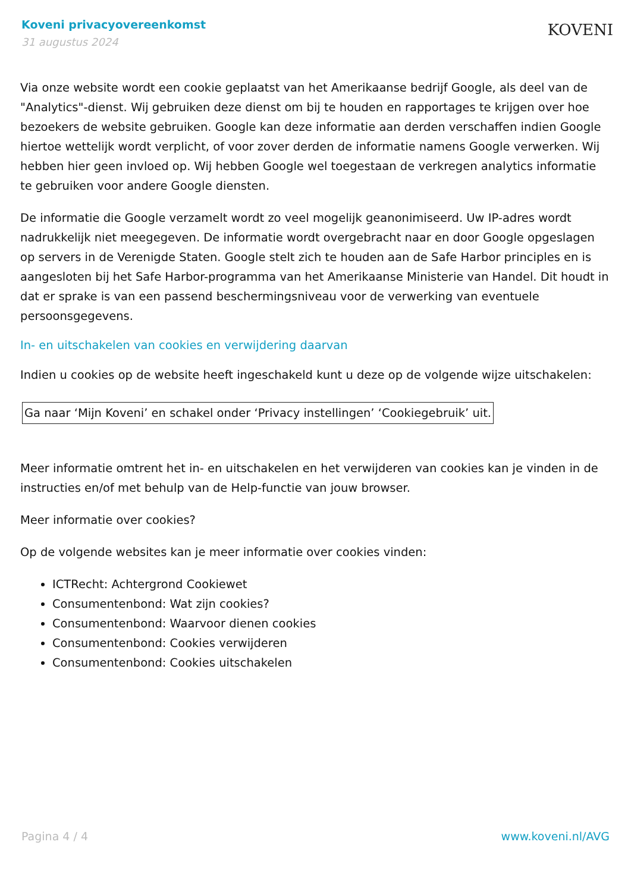Koveni privacyovereenkomst
31 augustus 2024
KOVENI
Via onze website wordt een cookie geplaatst van het Amerikaanse bedrijf Google, als deel van de "Analytics"-dienst. Wij gebruiken deze dienst om bij te houden en rapportages te krijgen over hoe bezoekers de website gebruiken. Google kan deze informatie aan derden verschaffen indien Google hiertoe wettelijk wordt verplicht, of voor zover derden de informatie namens Google verwerken. Wij hebben hier geen invloed op. Wij hebben Google wel toegestaan de verkregen analytics informatie te gebruiken voor andere Google diensten.
De informatie die Google verzamelt wordt zo veel mogelijk geanonimiseerd. Uw IP-adres wordt nadrukkelijk niet meegegeven. De informatie wordt overgebracht naar en door Google opgeslagen op servers in de Verenigde Staten. Google stelt zich te houden aan de Safe Harbor principles en is aangesloten bij het Safe Harbor-programma van het Amerikaanse Ministerie van Handel. Dit houdt in dat er sprake is van een passend beschermingsniveau voor de verwerking van eventuele persoonsgegevens.
In- en uitschakelen van cookies en verwijdering daarvan
Indien u cookies op de website heeft ingeschakeld kunt u deze op de volgende wijze uitschakelen:
Ga naar ‘Mijn Koveni’ en schakel onder ‘Privacy instellingen’ ‘Cookiegebruik’ uit.
Meer informatie omtrent het in- en uitschakelen en het verwijderen van cookies kan je vinden in de instructies en/of met behulp van de Help-functie van jouw browser.
Meer informatie over cookies?
Op de volgende websites kan je meer informatie over cookies vinden:
ICTRecht: Achtergrond Cookiewet
Consumentenbond: Wat zijn cookies?
Consumentenbond: Waarvoor dienen cookies
Consumentenbond: Cookies verwijderen
Consumentenbond: Cookies uitschakelen
Pagina 4 / 4 www.koveni.nl/AVG